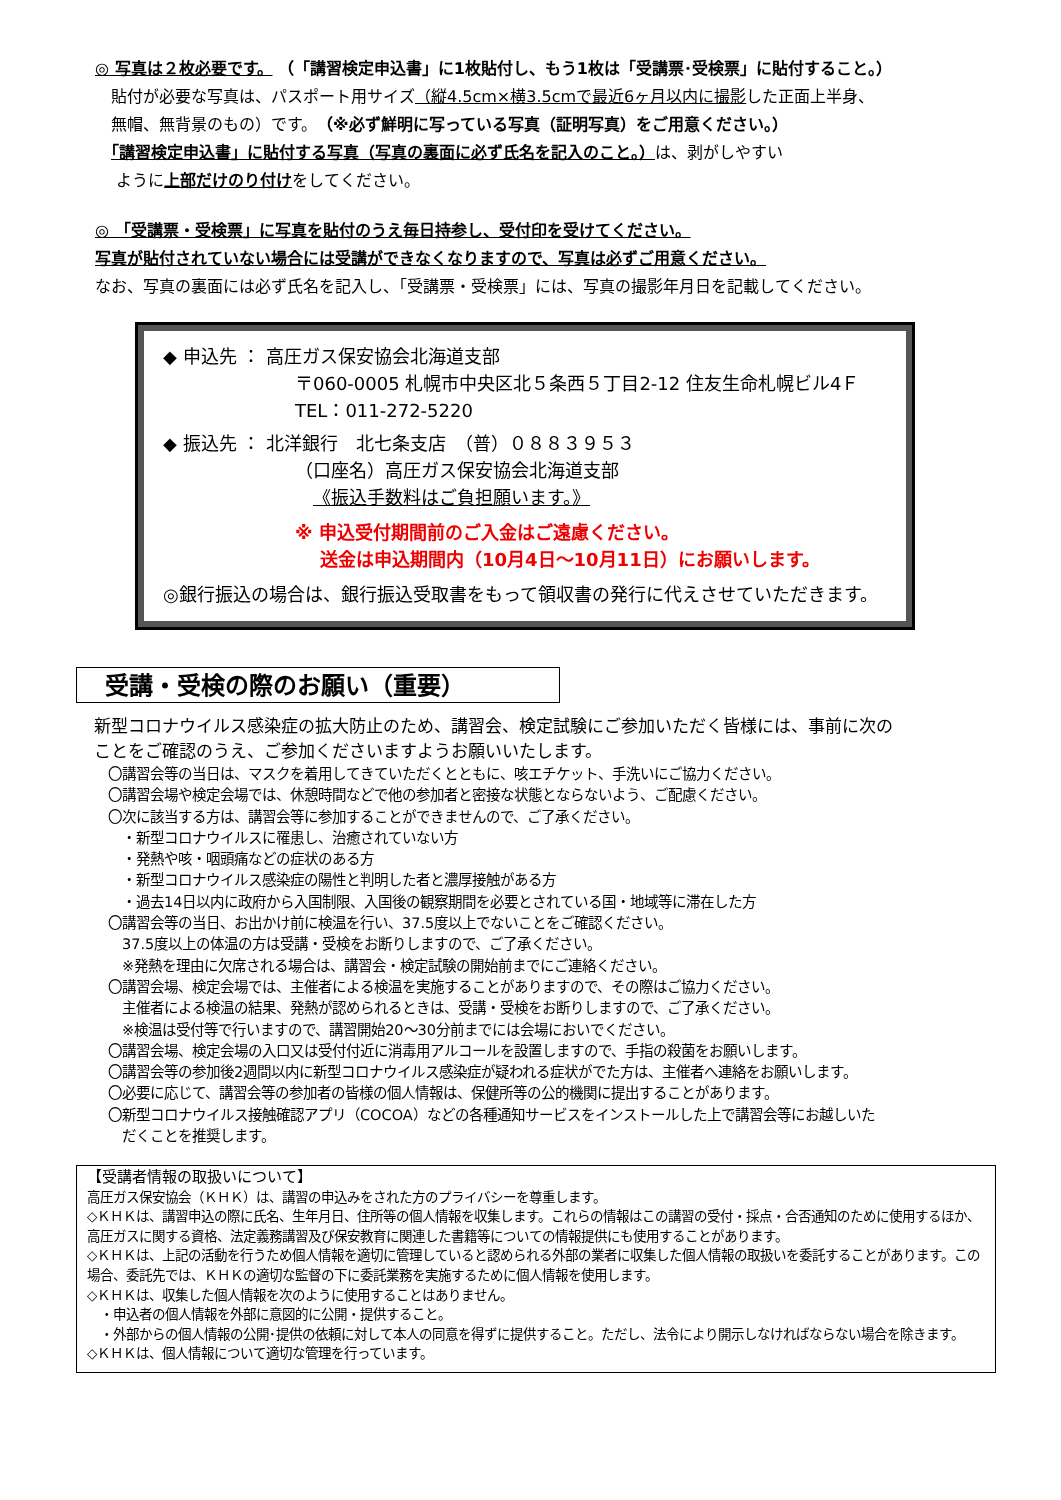◎ 写真は２枚必要です。 （「講習検定申込書」に1枚貼付し、もう1枚は「受講票･受検票」に貼付すること。）
　貼付が必要な写真は、パスポート用サイズ（縦4.5cm×横3.5cmで最近6ヶ月以内に撮影した正面上半身、
　無帽、無背景のもの）です。（※必ず鮮明に写っている写真（証明写真）をご用意ください。）
　「講習検定申込書」に貼付する写真（写真の裏面に必ず氏名を記入のこと。）は、剥がしやすい
　 ように上部だけのり付けをしてください。
◎ 「受講票・受検票」に写真を貼付のうえ毎日持参し、受付印を受けてください。
写真が貼付されていない場合には受講ができなくなりますので、写真は必ずご用意ください。
なお、写真の裏面には必ず氏名を記入し、「受講票・受検票」には、写真の撮影年月日を記載してください。
◆ 申込先 ： 高圧ガス保安協会北海道支部
〒060-0005 札幌市中央区北５条西５丁目2-12 住友生命札幌ビル4Ｆ
TEL：011-272-5220
◆ 振込先 ： 北洋銀行　北七条支店　（普）０８８３９５３
（口座名）高圧ガス保安協会北海道支部
《振込手数料はご負担願います。》
※ 申込受付期間前のご入金はご遠慮ください。
送金は申込期間内（10月4日～10月11日）にお願いします。
◎銀行振込の場合は、銀行振込受取書をもって領収書の発行に代えさせていただきます。
受講・受検の際のお願い（重要）
新型コロナウイルス感染症の拡大防止のため、講習会、検定試験にご参加いただく皆様には、事前に次の
ことをご確認のうえ、ご参加くださいますようお願いいたします。
〇講習会等の当日は、マスクを着用してきていただくとともに、咳エチケット、手洗いにご協力ください。
〇講習会場や検定会場では、休憩時間などで他の参加者と密接な状態とならないよう、ご配慮ください。
〇次に該当する方は、講習会等に参加することができませんので、ご了承ください。
　・新型コロナウイルスに罹患し、治癒されていない方
　・発熱や咳・咽頭痛などの症状のある方
　・新型コロナウイルス感染症の陽性と判明した者と濃厚接触がある方
　・過去14日以内に政府から入国制限、入国後の観察期間を必要とされている国・地域等に滞在した方
〇講習会等の当日、お出かけ前に検温を行い、37.5度以上でないことをご確認ください。
　37.5度以上の体温の方は受講・受検をお断りしますので、ご了承ください。
　※発熱を理由に欠席される場合は、講習会・検定試験の開始前までにご連絡ください。
〇講習会場、検定会場では、主催者による検温を実施することがありますので、その際はご協力ください。
　主催者による検温の結果、発熱が認められるときは、受講・受検をお断りしますので、ご了承ください。
　※検温は受付等で行いますので、講習開始20～30分前までには会場においでください。
〇講習会場、検定会場の入口又は受付付近に消毒用アルコールを設置しますので、手指の殺菌をお願いします。
〇講習会等の参加後2週間以内に新型コロナウイルス感染症が疑われる症状がでた方は、主催者へ連絡をお願いします。
〇必要に応じて、講習会等の参加者の皆様の個人情報は、保健所等の公的機関に提出することがあります。
〇新型コロナウイルス接触確認アプリ（COCOA）などの各種通知サービスをインストールした上で講習会等にお越しいた
　だくことを推奨します。
【受講者情報の取扱いについて】
高圧ガス保安協会（ＫＨＫ）は、講習の申込みをされた方のプライバシーを尊重します。
◇ＫＨＫは、講習申込の際に氏名、生年月日、住所等の個人情報を収集します。これらの情報はこの講習の受付・採点・合否通知のために使用するほか、高圧ガスに関する資格、法定義務講習及び保安教育に関連した書籍等についての情報提供にも使用することがあります。
◇ＫＨＫは、上記の活動を行うため個人情報を適切に管理していると認められる外部の業者に収集した個人情報の取扱いを委託することがあります。この場合、委託先では、ＫＨＫの適切な監督の下に委託業務を実施するために個人情報を使用します。
◇ＫＨＫは、収集した個人情報を次のように使用することはありません。
　・申込者の個人情報を外部に意図的に公開・提供すること。
　・外部からの個人情報の公開･提供の依頼に対して本人の同意を得ずに提供すること。ただし、法令により開示しなければならない場合を除きます。
◇ＫＨＫは、個人情報について適切な管理を行っています。